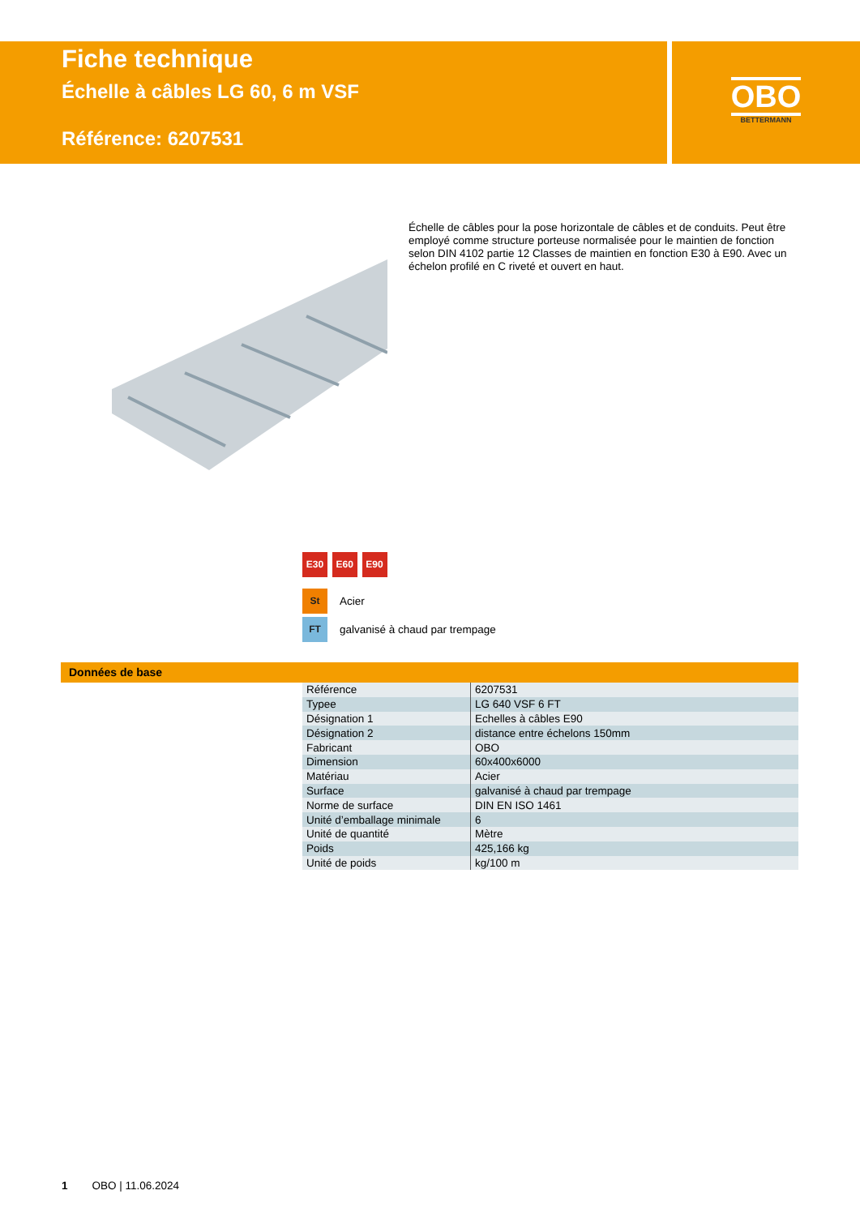Fiche technique
Échelle à câbles LG 60, 6 m VSF
Référence: 6207531
OBO
BETTERMANN
Échelle de câbles pour la pose horizontale de câbles et de conduits. Peut être employé comme structure porteuse normalisée pour le maintien de fonction selon DIN 4102 partie 12 Classes de maintien en fonction E30 à E90. Avec un échelon profilé en C riveté et ouvert en haut.
E30 E60 E90
St Acier
FT galvanisé à chaud par trempage
Données de base
| Référence | 6207531 |
| Typee | LG 640 VSF 6 FT |
| Désignation 1 | Echelles à câbles E90 |
| Désignation 2 | distance entre échelons 150mm |
| Fabricant | OBO |
| Dimension | 60x400x6000 |
| Matériau | Acier |
| Surface | galvanisé à chaud par trempage |
| Norme de surface | DIN EN ISO 1461 |
| Unité d’emballage minimale | 6 |
| Unité de quantité | Mètre |
| Poids | 425,166 kg |
| Unité de poids | kg/100 m |
1 OBO | 11.06.2024